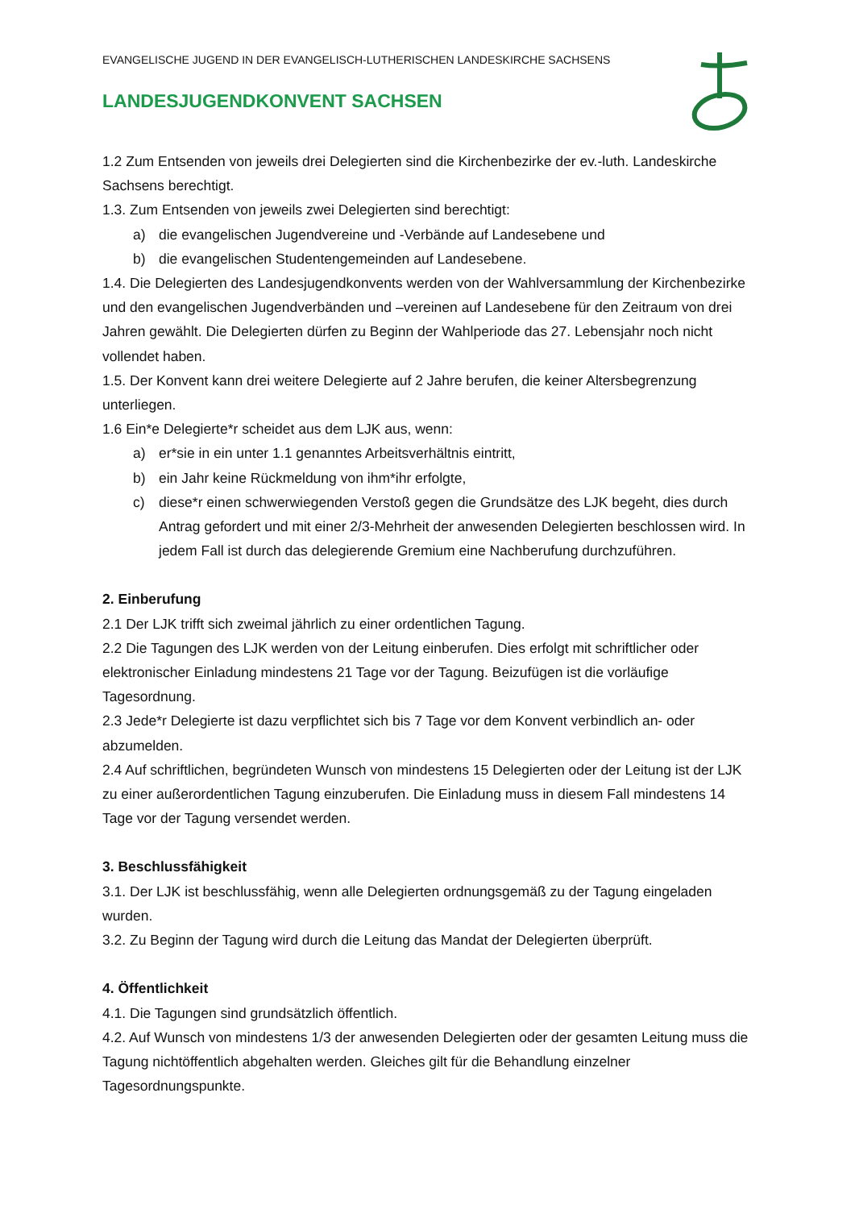EVANGELISCHE JUGEND IN DER EVANGELISCH-LUTHERISCHEN LANDESKIRCHE SACHSENS
LANDESJUGENDKONVENT SACHSEN
1.2 Zum Entsenden von jeweils drei Delegierten sind die Kirchenbezirke der ev.-luth. Landeskirche Sachsens berechtigt.
1.3. Zum Entsenden von jeweils zwei Delegierten sind berechtigt:
a) die evangelischen Jugendvereine und -Verbände auf Landesebene und
b) die evangelischen Studentengemeinden auf Landesebene.
1.4. Die Delegierten des Landesjugendkonvents werden von der Wahlversammlung der Kirchenbezirke und den evangelischen Jugendverbänden und –vereinen auf Landesebene für den Zeitraum von drei Jahren gewählt. Die Delegierten dürfen zu Beginn der Wahlperiode das 27. Lebensjahr noch nicht vollendet haben.
1.5. Der Konvent kann drei weitere Delegierte auf 2 Jahre berufen, die keiner Altersbegrenzung unterliegen.
1.6 Ein*e Delegierte*r scheidet aus dem LJK aus, wenn:
a) er*sie in ein unter 1.1 genanntes Arbeitsverhältnis eintritt,
b) ein Jahr keine Rückmeldung von ihm*ihr erfolgte,
c) diese*r einen schwerwiegenden Verstoß gegen die Grundsätze des LJK begeht, dies durch Antrag gefordert und mit einer 2/3-Mehrheit der anwesenden Delegierten beschlossen wird. In jedem Fall ist durch das delegierende Gremium eine Nachberufung durchzuführen.
2. Einberufung
2.1 Der LJK trifft sich zweimal jährlich zu einer ordentlichen Tagung.
2.2 Die Tagungen des LJK werden von der Leitung einberufen. Dies erfolgt mit schriftlicher oder elektronischer Einladung mindestens 21 Tage vor der Tagung. Beizufügen ist die vorläufige Tagesordnung.
2.3 Jede*r Delegierte ist dazu verpflichtet sich bis 7 Tage vor dem Konvent verbindlich an- oder abzumelden.
2.4 Auf schriftlichen, begründeten Wunsch von mindestens 15 Delegierten oder der Leitung ist der LJK zu einer außerordentlichen Tagung einzuberufen. Die Einladung muss in diesem Fall mindestens 14 Tage vor der Tagung versendet werden.
3. Beschlussfähigkeit
3.1. Der LJK ist beschlussfähig, wenn alle Delegierten ordnungsgemäß zu der Tagung eingeladen wurden.
3.2. Zu Beginn der Tagung wird durch die Leitung das Mandat der Delegierten überprüft.
4. Öffentlichkeit
4.1. Die Tagungen sind grundsätzlich öffentlich.
4.2. Auf Wunsch von mindestens 1/3 der anwesenden Delegierten oder der gesamten Leitung muss die Tagung nichtöffentlich abgehalten werden. Gleiches gilt für die Behandlung einzelner Tagesordnungspunkte.